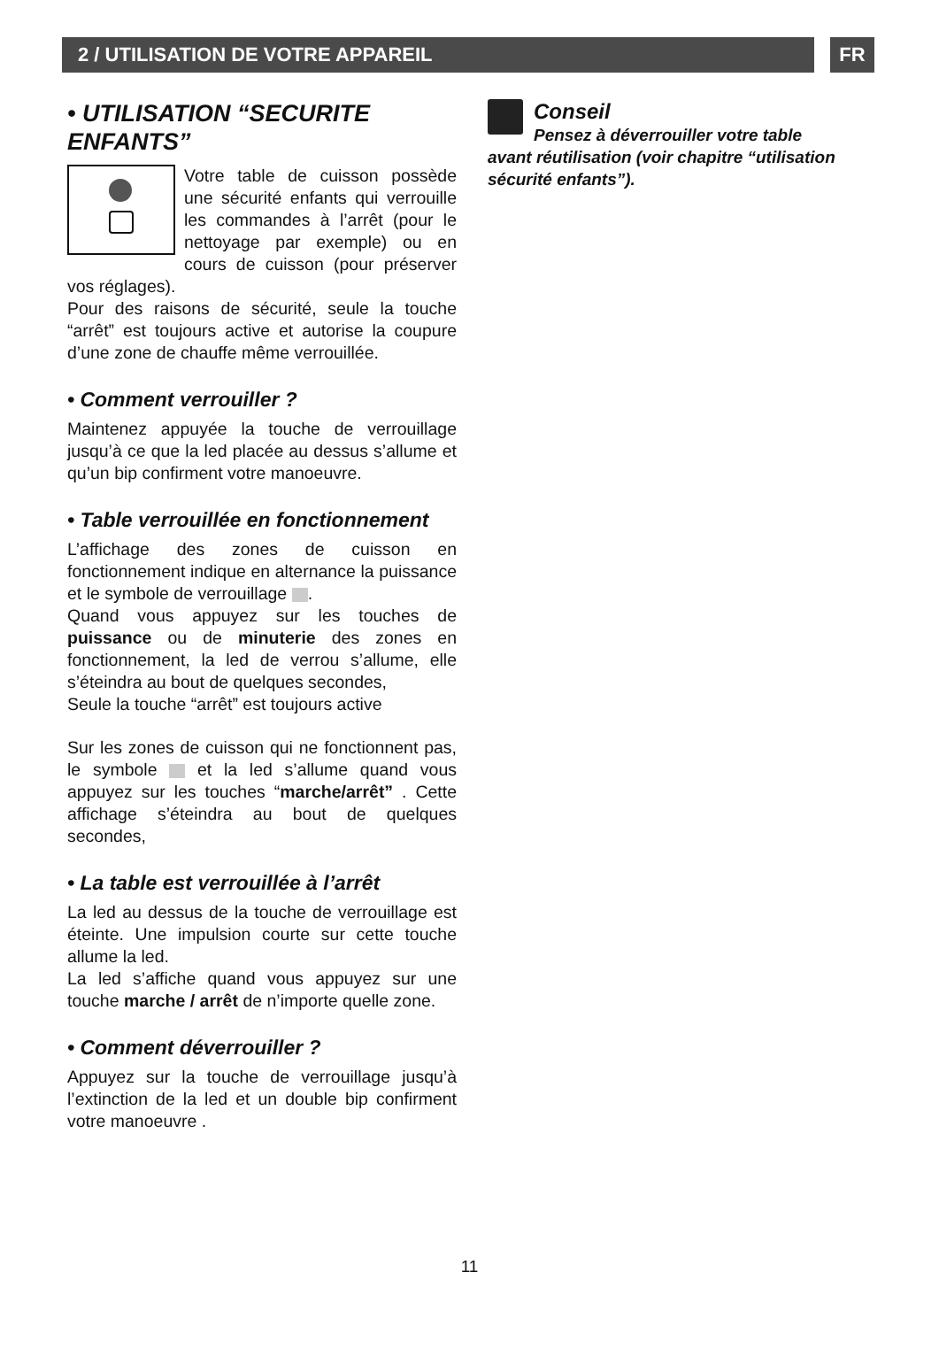2 / UTILISATION DE VOTRE APPAREIL FR
• UTILISATION “SECURITE ENFANTS”
Votre table de cuisson possède une sécurité enfants qui verrouille les commandes à l’arrêt (pour le nettoyage par exemple) ou en cours de cuisson (pour préserver vos réglages).
Pour des raisons de sécurité, seule la touche “arrêt” est toujours active et autorise la coupure d’une zone de chauffe même verrouillée.
• Comment verrouiller ?
Maintenez appuyée la touche de verrouillage jusqu’à ce que la led placée au dessus s’allume et qu’un bip confirment votre manoeuvre.
• Table verrouillée en fonctionnement
L’affichage des zones de cuisson en fonctionnement indique en alternance la puissance et le symbole de verrouillage .
Quand vous appuyez sur les touches de puissance ou de minuterie des zones en fonctionnement, la led de verrou s’allume, elle s’éteindra au bout de quelques secondes,
Seule la touche “arrêt” est toujours active
Sur les zones de cuisson qui ne fonctionnent pas, le symbole et la led s’allume quand vous appuyez sur les touches “marche/arrêt” . Cette affichage s’éteindra au bout de quelques secondes,
• La table est verrouillée à l’arrêt
La led au dessus de la touche de verrouillage est éteinte. Une impulsion courte sur cette touche allume la led.
La led s’affiche quand vous appuyez sur une touche marche / arrêt de n’importe quelle zone.
• Comment déverrouiller ?
Appuyez sur la touche de verrouillage jusqu’à l’extinction de la led et un double bip confirment votre manoeuvre .
Conseil
Pensez à déverrouiller votre table avant réutilisation (voir chapitre “utilisation sécurité enfants”).
11